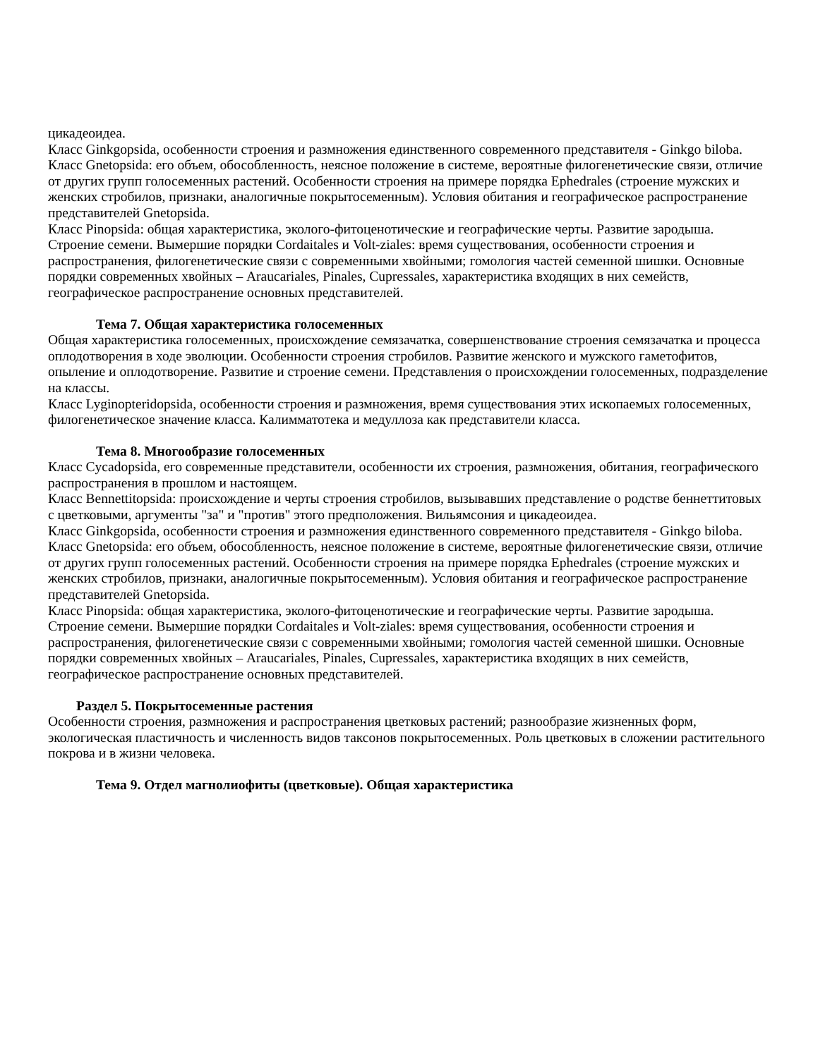цикадеоидеа.
Класс Ginkgopsida, особенности строения и размножения единственного современного представителя - Ginkgo biloba.
Класс Gnetopsida: его объем, обособленность, неясное положение в системе, вероятные филогенетические связи, отличие от других групп голосеменных растений. Особенности строения на примере порядка Ephedrales (строение мужских и женских стробилов, признаки, аналогичные покрытосеменным). Условия обитания и географическое распространение представителей Gnetopsida.
Класс Pinopsida: общая характеристика, эколого-фитоценотические и географические черты. Развитие зародыша. Строение семени. Вымершие порядки Cordaitales и Volt-ziales: время существования, особенности строения и распространения, филогенетические связи с современными хвойными; гомология частей семенной шишки. Основные порядки современных хвойных – Araucariales, Pinales, Cupressales, характеристика входящих в них семейств, географическое распространение основных представителей.
Тема 7. Общая характеристика голосеменных
Общая характеристика голосеменных, происхождение семязачатка, совершенствование строения семязачатка и процесса оплодотворения в ходе эволюции. Особенности строения стробилов. Развитие женского и мужского гаметофитов, опыление и оплодотворение. Развитие и строение семени. Представления о происхождении голосеменных, подразделение на классы.
Класс Lyginopteridopsida, особенности строения и размножения, время существования этих ископаемых голосеменных, филогенетическое значение класса. Калимматотека и медуллоза как представители класса.
Тема 8. Многообразие голосеменных
Класс Cycadopsida, его современные представители, особенности их строения, размножения, обитания, географического распространения в прошлом и настоящем.
Класс Bennettitopsida: происхождение и черты строения стробилов, вызывавших представление о родстве беннеттитовых с цветковыми, аргументы "за" и "против" этого предположения. Вильямсония и цикадеоидеа.
Класс Ginkgopsida, особенности строения и размножения единственного современного представителя - Ginkgo biloba.
Класс Gnetopsida: его объем, обособленность, неясное положение в системе, вероятные филогенетические связи, отличие от других групп голосеменных растений. Особенности строения на примере порядка Ephedrales (строение мужских и женских стробилов, признаки, аналогичные покрытосеменным). Условия обитания и географическое распространение представителей Gnetopsida.
Класс Pinopsida: общая характеристика, эколого-фитоценотические и географические черты. Развитие зародыша. Строение семени. Вымершие порядки Cordaitales и Volt-ziales: время существования, особенности строения и распространения, филогенетические связи с современными хвойными; гомология частей семенной шишки. Основные порядки современных хвойных – Araucariales, Pinales, Cupressales, характеристика входящих в них семейств, географическое распространение основных представителей.
Раздел 5. Покрытосеменные растения
Особенности строения, размножения и распространения цветковых растений; разнообразие жизненных форм, экологическая пластичность и численность видов таксонов покрытосеменных. Роль цветковых в сложении растительного покрова и в жизни человека.
Тема 9. Отдел магнолиофиты (цветковые). Общая характеристика